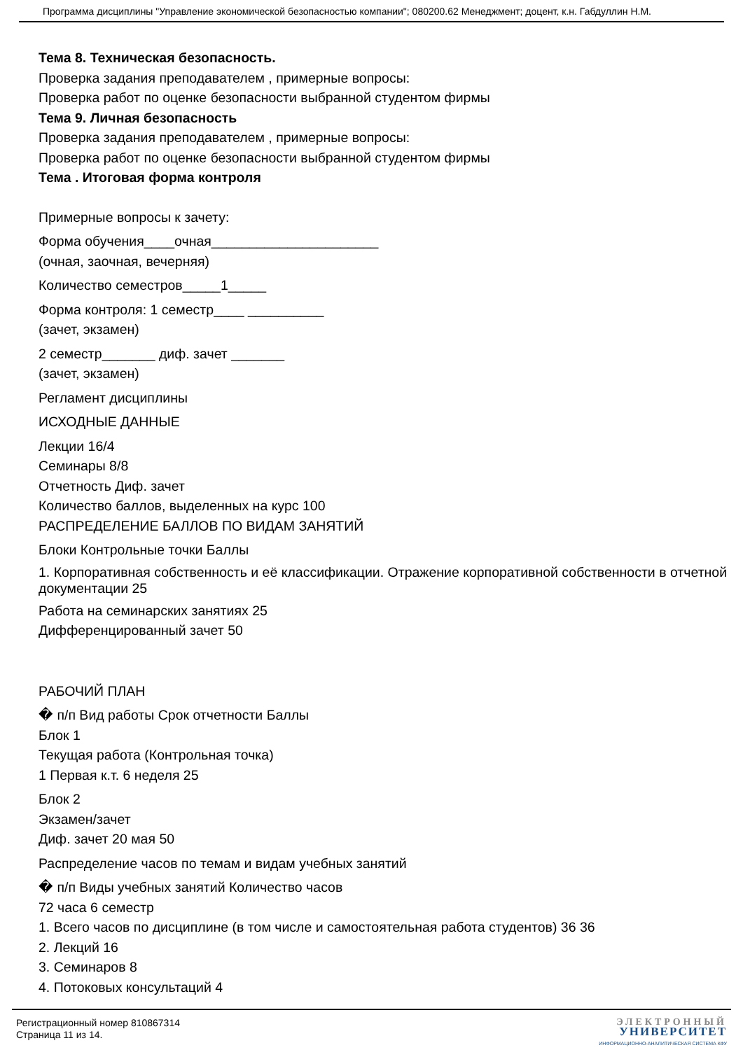Программа дисциплины "Управление экономической безопасностью компании"; 080200.62 Менеджмент; доцент, к.н. Габдуллин Н.М.
Тема 8. Техническая безопасность.
Проверка задания преподавателем , примерные вопросы:
Проверка работ по оценке безопасности выбранной студентом фирмы
Тема 9. Личная безопасность
Проверка задания преподавателем , примерные вопросы:
Проверка работ по оценке безопасности выбранной студентом фирмы
Тема . Итоговая форма контроля
Примерные вопросы к зачету:
Форма обучения____очная______________________
(очная, заочная, вечерняя)
Количество семестров_____1_____
Форма контроля: 1 семестр____ __________
(зачет, экзамен)
2 семестр_______ диф. зачет _______
(зачет, экзамен)
Регламент дисциплины
ИСХОДНЫЕ ДАННЫЕ
Лекции 16/4
Семинары 8/8
Отчетность Диф. зачет
Количество баллов, выделенных на курс 100
РАСПРЕДЕЛЕНИЕ БАЛЛОВ ПО ВИДАМ ЗАНЯТИЙ
Блоки Контрольные точки Баллы
1. Корпоративная собственность и её классификации. Отражение корпоративной собственности в отчетной документации 25
Работа на семинарских занятиях 25
Дифференцированный зачет 50
РАБОЧИЙ ПЛАН
� п/п Вид работы Срок отчетности Баллы
Блок 1
Текущая работа (Контрольная точка)
1 Первая к.т. 6 неделя 25
Блок 2
Экзамен/зачет
Диф. зачет 20 мая 50
Распределение часов по темам и видам учебных занятий
� п/п Виды учебных занятий Количество часов
72 часа 6 семестр
1. Всего часов по дисциплине (в том числе и самостоятельная работа студентов) 36 36
2. Лекций 16
3. Семинаров 8
4. Потоковых консультаций 4
Регистрационный номер 810867314
Страница 11 из 14.
ЭЛЕКТРОННЫЙ
УНИВЕРСИТЕТ
ИНФОРМАЦИОННО-АНАЛИТИЧЕСКАЯ СИСТЕМА КФУ